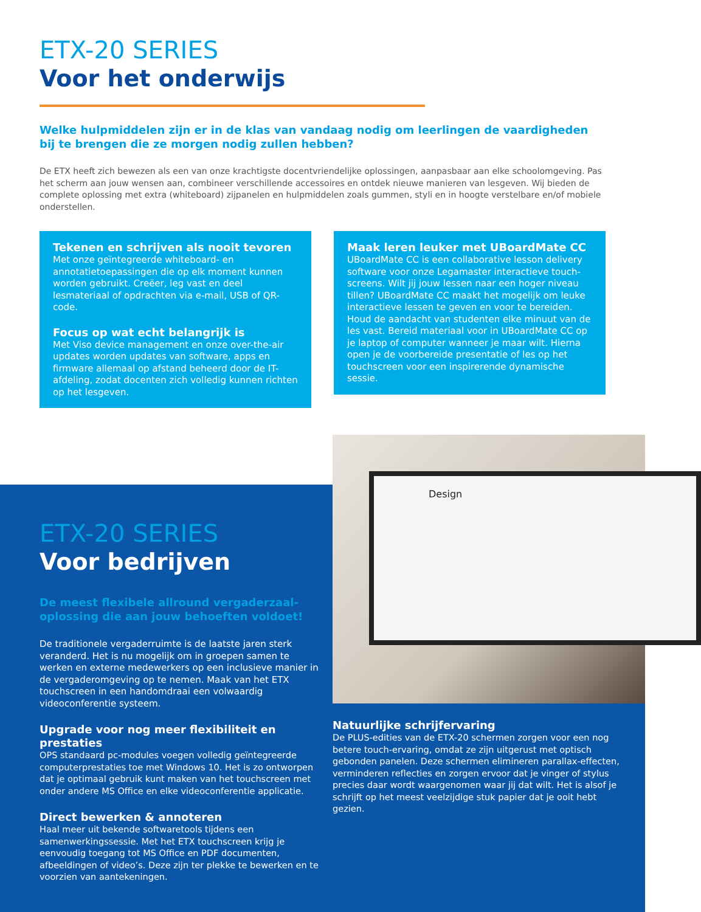ETX-20 SERIES
Voor het onderwijs
Welke hulpmiddelen zijn er in de klas van vandaag nodig om leerlingen de vaardigheden bij te brengen die ze morgen nodig zullen hebben?
De ETX heeft zich bewezen als een van onze krachtigste docentvriendelijke oplossingen, aanpasbaar aan elke schoolomgeving. Pas het scherm aan jouw wensen aan, combineer verschillende accessoires en ontdek nieuwe manieren van lesgeven. Wij bieden de complete oplossing met extra (whiteboard) zijpanelen en hulpmiddelen zoals gummen, styli en in hoogte verstelbare en/of mobiele onderstellen.
Tekenen en schrijven als nooit tevoren
Met onze geïntegreerde whiteboard- en annotatietoepassingen die op elk moment kunnen worden gebruikt. Creëer, leg vast en deel lesmateriaal of opdrachten via e-mail, USB of QR-code.
Focus op wat echt belangrijk is
Met Viso device management en onze over-the-air updates worden updates van software, apps en firmware allemaal op afstand beheerd door de IT-afdeling, zodat docenten zich volledig kunnen richten op het lesgeven.
Maak leren leuker met UBoardMate CC
UBoardMate CC is een collaborative lesson delivery software voor onze Legamaster interactieve touch-screens. Wilt jij jouw lessen naar een hoger niveau tillen? UBoardMate CC maakt het mogelijk om leuke interactieve lessen te geven en voor te bereiden. Houd de aandacht van studenten elke minuut van de les vast. Bereid materiaal voor in UBoardMate CC op je laptop of computer wanneer je maar wilt. Hierna open je de voorbereide presentatie of les op het touchscreen voor een inspirerende dynamische sessie.
ETX-20 SERIES
Voor bedrijven
De meest flexibele allround vergaderzaal-oplossing die aan jouw behoeften voldoet!
De traditionele vergaderruimte is de laatste jaren sterk veranderd. Het is nu mogelijk om in groepen samen te werken en externe medewerkers op een inclusieve manier in de vergaderomgeving op te nemen. Maak van het ETX touchscreen in een handomdraai een volwaardig videoconferentie systeem.
Upgrade voor nog meer flexibiliteit en prestaties
OPS standaard pc-modules voegen volledig geïntegreerde computerprestaties toe met Windows 10. Het is zo ontworpen dat je optimaal gebruik kunt maken van het touchscreen met onder andere MS Office en elke videoconferentie applicatie.
Direct bewerken & annoteren
Haal meer uit bekende softwaretools tijdens een samenwerkingssessie. Met het ETX touchscreen krijg je eenvoudig toegang tot MS Office en PDF documenten, afbeeldingen of video’s. Deze zijn ter plekke te bewerken en te voorzien van aantekeningen.
Design
Natuurlijke schrijfervaring
De PLUS-edities van de ETX-20 schermen zorgen voor een nog betere touch-ervaring, omdat ze zijn uitgerust met optisch gebonden panelen. Deze schermen elimineren parallax-effecten, verminderen reflecties en zorgen ervoor dat je vinger of stylus precies daar wordt waargenomen waar jij dat wilt. Het is alsof je schrijft op het meest veelzijdige stuk papier dat je ooit hebt gezien.